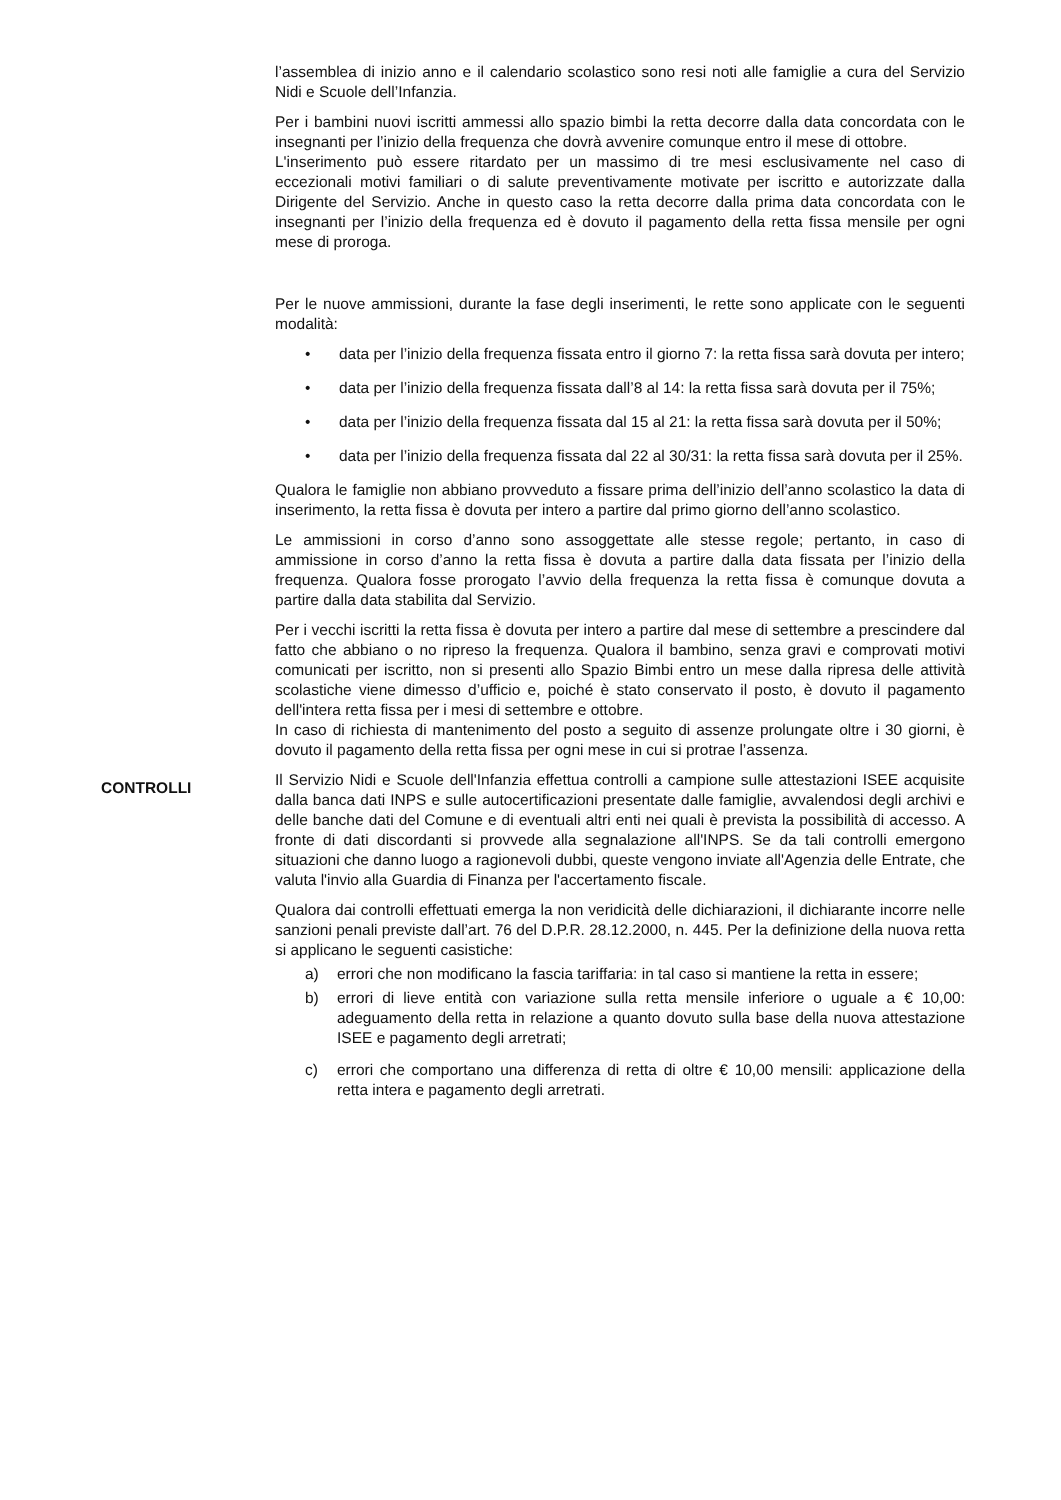l’assemblea di inizio anno e il calendario scolastico sono resi noti alle famiglie a cura del Servizio Nidi e Scuole dell’Infanzia.
Per i bambini nuovi iscritti ammessi allo spazio bimbi la retta decorre dalla data concordata con le insegnanti per l’inizio della frequenza che dovrà avvenire comunque entro il mese di ottobre.
L'inserimento può essere ritardato per un massimo di tre mesi esclusivamente nel caso di eccezionali motivi familiari o di salute preventivamente motivate per iscritto e autorizzate dalla Dirigente del Servizio. Anche in questo caso la retta decorre dalla prima data concordata con le insegnanti per l’inizio della frequenza ed è dovuto il pagamento della retta fissa mensile per ogni mese di proroga.
Per le nuove ammissioni, durante la fase degli inserimenti, le rette sono applicate con le seguenti modalità:
• data per l’inizio della frequenza fissata entro il giorno 7: la retta fissa sarà dovuta per intero;
• data per l’inizio della frequenza fissata dall’8 al 14: la retta fissa sarà dovuta per il 75%;
• data per l’inizio della frequenza fissata dal 15 al 21: la retta fissa sarà dovuta per il 50%;
• data per l’inizio della frequenza fissata dal 22 al 30/31: la retta fissa sarà dovuta per il 25%.
Qualora le famiglie non abbiano provveduto a fissare prima dell’inizio dell’anno scolastico la data di inserimento, la retta fissa è dovuta per intero a partire dal primo giorno dell’anno scolastico.
Le ammissioni in corso d’anno sono assoggettate alle stesse regole; pertanto, in caso di ammissione in corso d’anno la retta fissa è dovuta a partire dalla data fissata per l’inizio della frequenza. Qualora fosse prorogato l’avvio della frequenza la retta fissa è comunque dovuta a partire dalla data stabilita dal Servizio.
Per i vecchi iscritti la retta fissa è dovuta per intero a partire dal mese di settembre a prescindere dal fatto che abbiano o no ripreso la frequenza. Qualora il bambino, senza gravi e comprovati motivi comunicati per iscritto, non si presenti allo Spazio Bimbi entro un mese dalla ripresa delle attività scolastiche viene dimesso d’ufficio e, poiché è stato conservato il posto, è dovuto il pagamento dell'intera retta fissa per i mesi di settembre e ottobre.
In caso di richiesta di mantenimento del posto a seguito di assenze prolungate oltre i 30 giorni, è dovuto il pagamento della retta fissa per ogni mese in cui si protrae l’assenza.
CONTROLLI
Il Servizio Nidi e Scuole dell'Infanzia effettua controlli a campione sulle attestazioni ISEE acquisite dalla banca dati INPS e sulle autocertificazioni presentate dalle famiglie, avvalendosi degli archivi e delle banche dati del Comune e di eventuali altri enti nei quali è prevista la possibilità di accesso. A fronte di dati discordanti si provvede alla segnalazione all'INPS. Se da tali controlli emergono situazioni che danno luogo a ragionevoli dubbi, queste vengono inviate all'Agenzia delle Entrate, che valuta l'invio alla Guardia di Finanza per l'accertamento fiscale.
Qualora dai controlli effettuati emerga la non veridicità delle dichiarazioni, il dichiarante incorre nelle sanzioni penali previste dall’art. 76 del D.P.R. 28.12.2000, n. 445. Per la definizione della nuova retta si applicano le seguenti casistiche:
a) errori che non modificano la fascia tariffaria: in tal caso si mantiene la retta in essere;
b) errori di lieve entità con variazione sulla retta mensile inferiore o uguale a € 10,00: adeguamento della retta in relazione a quanto dovuto sulla base della nuova attestazione ISEE e pagamento degli arretrati;
c) errori che comportano una differenza di retta di oltre € 10,00 mensili: applicazione della retta intera e pagamento degli arretrati.